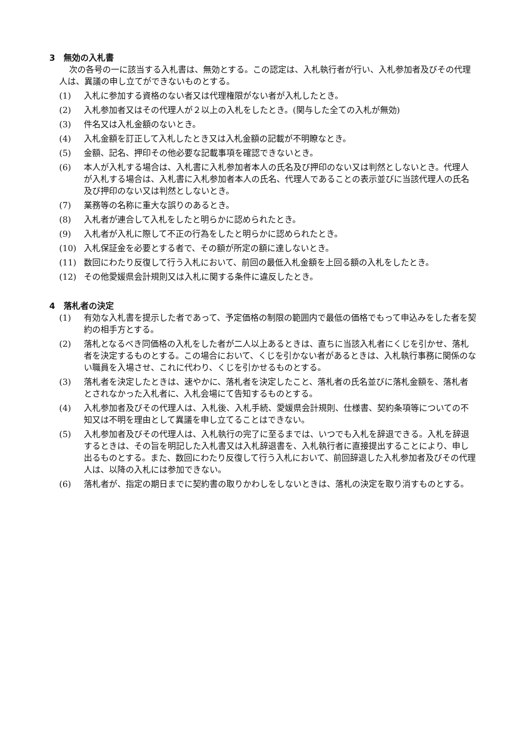3　無効の入札書
次の各号の一に該当する入札書は、無効とする。この認定は、入札執行者が行い、入札参加者及びその代理人は、異議の申し立てができないものとする。
(1) 入札に参加する資格のない者又は代理権限がない者が入札したとき。
(2) 入札参加者又はその代理人が２以上の入札をしたとき。(関与した全ての入札が無効)
(3) 件名又は入札金額のないとき。
(4) 入札金額を訂正して入札したとき又は入札金額の記載が不明瞭なとき。
(5) 金額、記名、押印その他必要な記載事項を確認できないとき。
(6) 本人が入札する場合は、入札書に入札参加者本人の氏名及び押印のない又は判然としないとき。代理人が入札する場合は、入札書に入札参加者本人の氏名、代理人であることの表示並びに当該代理人の氏名及び押印のない又は判然としないとき。
(7) 業務等の名称に重大な誤りのあるとき。
(8) 入札者が連合して入札をしたと明らかに認められたとき。
(9) 入札者が入札に際して不正の行為をしたと明らかに認められたとき。
(10) 入札保証金を必要とする者で、その額が所定の額に達しないとき。
(11) 数回にわたり反復して行う入札において、前回の最低入札金額を上回る額の入札をしたとき。
(12) その他愛媛県会計規則又は入札に関する条件に違反したとき。
4　落札者の決定
(1) 有効な入札書を提示した者であって、予定価格の制限の範囲内で最低の価格でもって申込みをした者を契約の相手方とする。
(2) 落札となるべき同価格の入札をした者が二人以上あるときは、直ちに当該入札者にくじを引かせ、落札者を決定するものとする。この場合において、くじを引かない者があるときは、入札執行事務に関係のない職員を入場させ、これに代わり、くじを引かせるものとする。
(3) 落札者を決定したときは、速やかに、落札者を決定したこと、落札者の氏名並びに落札金額を、落札者とされなかった入札者に、入札会場にて告知するものとする。
(4) 入札参加者及びその代理人は、入札後、入札手続、愛媛県会計規則、仕様書、契約条項等についての不知又は不明を理由として異議を申し立てることはできない。
(5) 入札参加者及びその代理人は、入札執行の完了に至るまでは、いつでも入札を辞退できる。入札を辞退するときは、その旨を明記した入札書又は入札辞退書を、入札執行者に直接提出することにより、申し出るものとする。また、数回にわたり反復して行う入札において、前回辞退した入札参加者及びその代理人は、以降の入札には参加できない。
(6) 落札者が、指定の期日までに契約書の取りかわしをしないときは、落札の決定を取り消すものとする。